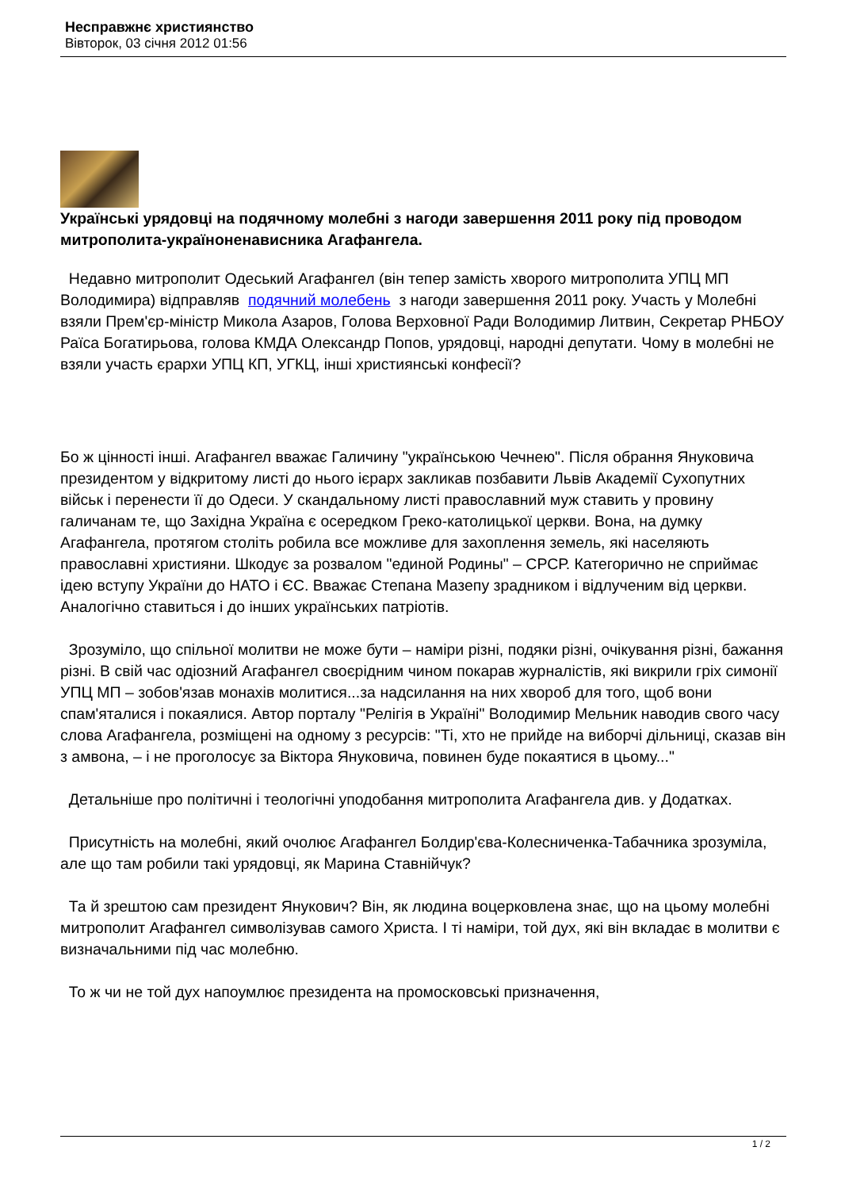Несправжнє християнство
Вівторок, 03 січня 2012 01:56
Українські урядовці на подячному молебні з нагоди завершення 2011 року під проводом митрополита-українoненависника Агафангела.
Недавно митрополит Одеський Агафангел (він тепер замість хворого митрополита УПЦ МП Володимира) відправляв подячний молебень з нагоди завершення 2011 року. Участь у Молебні взяли Прем'єр-міністр Микола Азаров, Голова Верховної Ради Володимир Литвин, Секретар РНБОУ Раїса Богатирьова, голова КМДА Олександр Попов, урядовці, народні депутати. Чому в молебні не взяли участь єрархи УПЦ КП, УГКЦ, інші християнські конфесії?
Бо ж цінності інші. Агафангел вважає Галичину "українською Чечнею". Після обрання Януковича президентом у відкритому листі до нього ієрарх закликав позбавити Львів Академії Сухопутних військ і перенести її до Одеси. У скандальному листі православний муж ставить у провину галичанам те, що Західна Україна є осередком Греко-католицької церкви. Вона, на думку Агафангела, протягом століть робила все можливе для захоплення земель, які населяють православні християни. Шкодує за розвалом "единой Родины" – СРСР. Категорично не сприймає ідею вступу України до НАТО і ЄС. Вважає Степана Мазепу зрадником і відлученим від церкви. Аналогічно ставиться і до інших українських патріотів.
Зрозуміло, що спільної молитви не може бути – наміри різні, подяки різні, очікування різні, бажання різні. В свій час одіозний Агафангел своєрідним чином покарав журналістів, які викрили гріх симонії УПЦ МП – зобов'язав монахів молитися...за надсилання на них хвороб для того, щоб вони спам'яталися і покаялися. Автор порталу "Релігія в Україні" Володимир Мельник наводив свого часу слова Агафангела, розміщені на одному з ресурсів: "Ті, хто не прийде на виборчі дільниці, сказав він з амвона, – і не проголосує за Віктора Януковича, повинен буде покаятися в цьому..."
Детальніше про політичні і теологічні уподобання митрополита Агафангела див. у Додатках.
Присутність на молебні, який очолює Агафангел Болдир'єва-Колесниченка-Табачника зрозуміла, але що там робили такі урядовці, як Марина Ставнійчук?
Та й зрештою сам президент Янукович? Він, як людина воцерковлена знає, що на цьому молебні митрополит Агафангел символізував самого Христа. І ті наміри, той дух, які він вкладає в молитви є визначальними під час молебню.
То ж чи не той дух напоумлює президента на промосковські призначення,
1 / 2